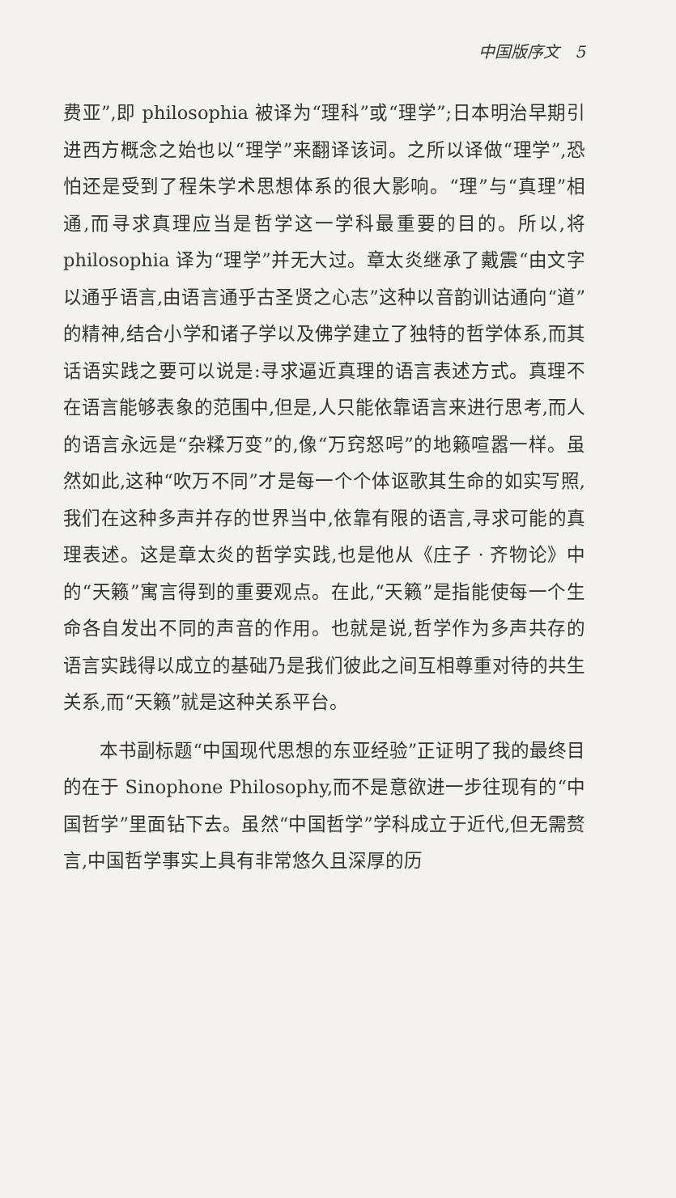中国版序文 5
费亚”,即 philosophia 被译为“理科”或“理学”;日本明治早期引进西方概念之始也以“理学”来翻译该词。之所以译做“理学”,恐怕还是受到了程朱学术思想体系的很大影响。“理”与“真理”相通,而寻求真理应当是哲学这一学科最重要的目的。所以,将 philosophia 译为“理学”并无大过。章太炎继承了戴震“由文字以通乎语言,由语言通乎古圣贤之心志”这种以音韵训诂通向“道”的精神,结合小学和诸子学以及佛学建立了独特的哲学体系,而其话语实践之要可以说是:寻求逼近真理的语言表述方式。真理不在语言能够表象的范围中,但是,人只能依靠语言来进行思考,而人的语言永远是“杂糅万变”的,像“万窍怒呺”的地籁喧嚣一样。虽然如此,这种“吹万不同”才是每一个个体讴歌其生命的如实写照,我们在这种多声并存的世界当中,依靠有限的语言,寻求可能的真理表述。这是章太炎的哲学实践,也是他从《庄子 · 齐物论》中的“天籁”寓言得到的重要观点。在此,“天籁”是指能使每一个生命各自发出不同的声音的作用。也就是说,哲学作为多声共存的语言实践得以成立的基础乃是我们彼此之间互相尊重对待的共生关系,而“天籁”就是这种关系平台。
本书副标题“中国现代思想的东亚经验”正证明了我的最终目的在于 Sinophone Philosophy,而不是意欲进一步往现有的“中国哲学”里面钻下去。虽然“中国哲学”学科成立于近代,但无需赘言,中国哲学事实上具有非常悠久且深厚的历